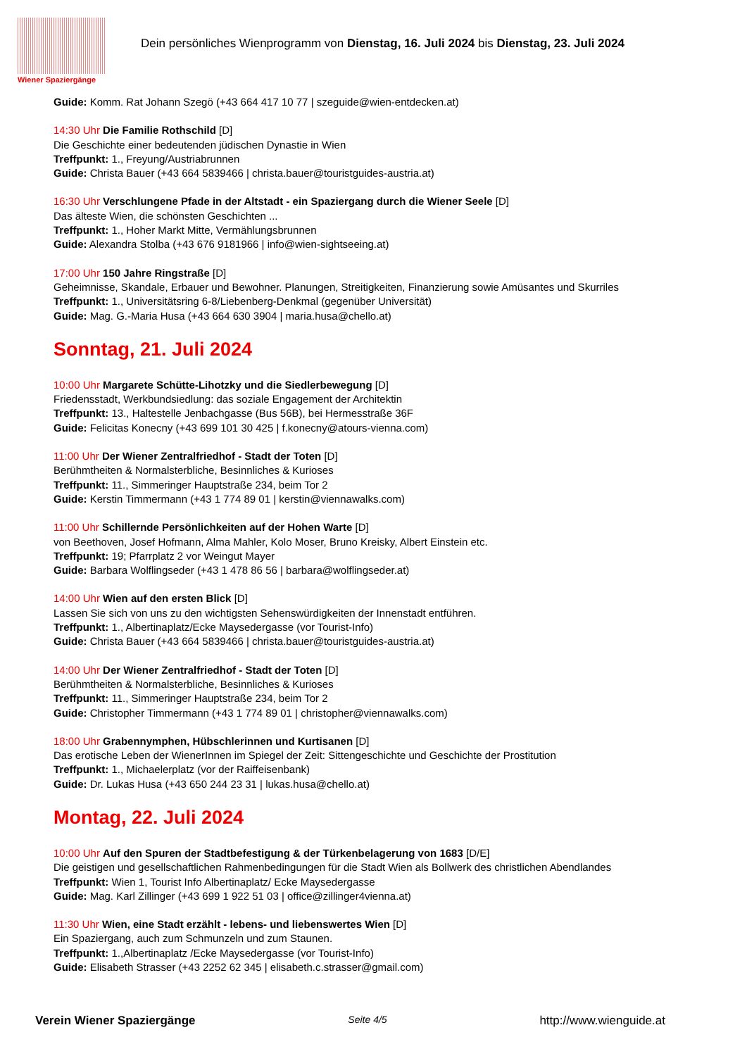Wiener Spaziergänge
Dein persönliches Wienprogramm von Dienstag, 16. Juli 2024 bis Dienstag, 23. Juli 2024
Guide: Komm. Rat Johann Szegö (+43 664 417 10 77 | szeguide@wien-entdecken.at)
14:30 Uhr Die Familie Rothschild [D]
Die Geschichte einer bedeutenden jüdischen Dynastie in Wien
Treffpunkt: 1., Freyung/Austriabrunnen
Guide: Christa Bauer (+43 664 5839466 | christa.bauer@touristguides-austria.at)
16:30 Uhr Verschlungene Pfade in der Altstadt - ein Spaziergang durch die Wiener Seele [D]
Das älteste Wien, die schönsten Geschichten ...
Treffpunkt: 1., Hoher Markt Mitte, Vermählungsbrunnen
Guide: Alexandra Stolba (+43 676 9181966 | info@wien-sightseeing.at)
17:00 Uhr 150 Jahre Ringstraße [D]
Geheimnisse, Skandale, Erbauer und Bewohner. Planungen, Streitigkeiten, Finanzierung sowie Amüsantes und Skurriles
Treffpunkt: 1., Universitätsring 6-8/Liebenberg-Denkmal (gegenüber Universität)
Guide: Mag. G.-Maria Husa (+43 664 630 3904 | maria.husa@chello.at)
Sonntag, 21. Juli 2024
10:00 Uhr Margarete Schütte-Lihotzky und die Siedlerbewegung [D]
Friedensstadt, Werkbundsiedlung: das soziale Engagement der Architektin
Treffpunkt: 13., Haltestelle Jenbachgasse (Bus 56B), bei Hermesstraße 36F
Guide: Felicitas Konecny (+43 699 101 30 425 | f.konecny@atours-vienna.com)
11:00 Uhr Der Wiener Zentralfriedhof - Stadt der Toten [D]
Berühmtheiten & Normalsterbliche, Besinnliches & Kurioses
Treffpunkt: 11., Simmeringer Hauptstraße 234, beim Tor 2
Guide: Kerstin Timmermann (+43 1 774 89 01 | kerstin@viennawalks.com)
11:00 Uhr Schillernde Persönlichkeiten auf der Hohen Warte [D]
von Beethoven, Josef Hofmann, Alma Mahler, Kolo Moser, Bruno Kreisky, Albert Einstein etc.
Treffpunkt: 19; Pfarrplatz 2 vor Weingut Mayer
Guide: Barbara Wolflingseder (+43 1 478 86 56 | barbara@wolflingseder.at)
14:00 Uhr Wien auf den ersten Blick [D]
Lassen Sie sich von uns zu den wichtigsten Sehenswürdigkeiten der Innenstadt entführen.
Treffpunkt: 1., Albertinaplatz/Ecke Maysedergasse (vor Tourist-Info)
Guide: Christa Bauer (+43 664 5839466 | christa.bauer@touristguides-austria.at)
14:00 Uhr Der Wiener Zentralfriedhof - Stadt der Toten [D]
Berühmtheiten & Normalsterbliche, Besinnliches & Kurioses
Treffpunkt: 11., Simmeringer Hauptstraße 234, beim Tor 2
Guide: Christopher Timmermann (+43 1 774 89 01 | christopher@viennawalks.com)
18:00 Uhr Grabennymphen, Hübschlerinnen und Kurtisanen [D]
Das erotische Leben der WienerInnen im Spiegel der Zeit: Sittengeschichte und Geschichte der Prostitution
Treffpunkt: 1., Michaelerplatz (vor der Raiffeisenbank)
Guide: Dr. Lukas Husa (+43 650 244 23 31 | lukas.husa@chello.at)
Montag, 22. Juli 2024
10:00 Uhr Auf den Spuren der Stadtbefestigung & der Türkenbelagerung von 1683 [D/E]
Die geistigen und gesellschaftlichen Rahmenbedingungen für die Stadt Wien als Bollwerk des christlichen Abendlandes
Treffpunkt: Wien 1, Tourist Info Albertinaplatz/ Ecke Maysedergasse
Guide: Mag. Karl Zillinger (+43 699 1 922 51 03 | office@zillinger4vienna.at)
11:30 Uhr Wien, eine Stadt erzählt - lebens- und liebenswertes Wien [D]
Ein Spaziergang, auch zum Schmunzeln und zum Staunen.
Treffpunkt: 1.,Albertinaplatz /Ecke Maysedergasse (vor Tourist-Info)
Guide: Elisabeth Strasser (+43 2252 62 345 | elisabeth.c.strasser@gmail.com)
Verein Wiener Spaziergänge Seite 4/5 http://www.wienguide.at